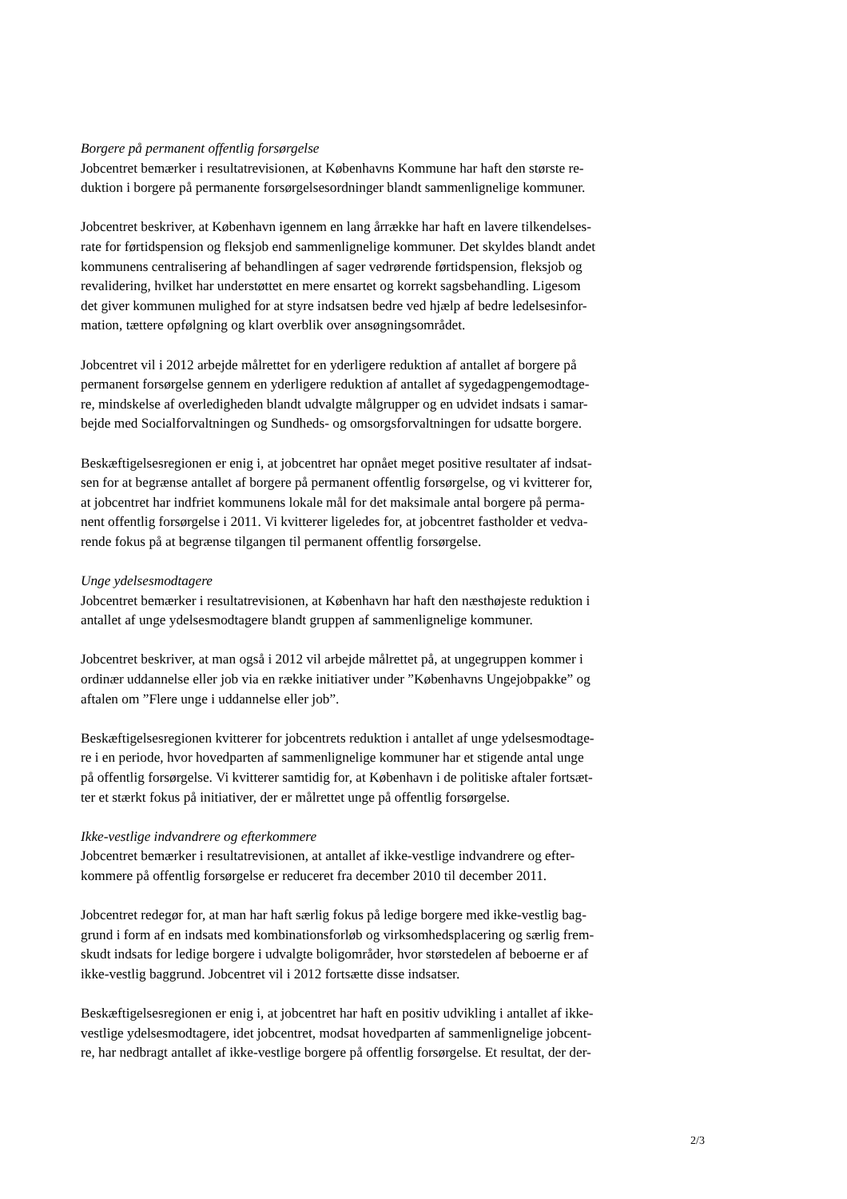Borgere på permanent offentlig forsørgelse
Jobcentret bemærker i resultatrevisionen, at Københavns Kommune har haft den største re-
duktion i borgere på permanente forsørgelsesordninger blandt sammenlignelige kommuner.
Jobcentret beskriver, at København igennem en lang årrække har haft en lavere tilkendelses-
rate for førtidspension og fleksjob end sammenlignelige kommuner. Det skyldes blandt andet
kommunens centralisering af behandlingen af sager vedrørende førtidspension, fleksjob og
revalidering, hvilket har understøttet en mere ensartet og korrekt sagsbehandling. Ligesom
det giver kommunen mulighed for at styre indsatsen bedre ved hjælp af bedre ledelsesinfor-
mation, tættere opfølgning og klart overblik over ansøgningsområdet.
Jobcentret vil i 2012 arbejde målrettet for en yderligere reduktion af antallet af borgere på
permanent forsørgelse gennem en yderligere reduktion af antallet af sygedagpengemodtage-
re, mindskelse af overledigheden blandt udvalgte målgrupper og en udvidet indsats i samar-
bejde med Socialforvaltningen og Sundheds- og omsorgsforvaltningen for udsatte borgere.
Beskæftigelsesregionen er enig i, at jobcentret har opnået meget positive resultater af indsat-
sen for at begrænse antallet af borgere på permanent offentlig forsørgelse, og vi kvitterer for,
at jobcentret har indfriet kommunens lokale mål for det maksimale antal borgere på perma-
nent offentlig forsørgelse i 2011. Vi kvitterer ligeledes for, at jobcentret fastholder et vedva-
rende fokus på at begrænse tilgangen til permanent offentlig forsørgelse.
Unge ydelsesmodtagere
Jobcentret bemærker i resultatrevisionen, at København har haft den næsthøjeste reduktion i
antallet af unge ydelsesmodtagere blandt gruppen af sammenlignelige kommuner.
Jobcentret beskriver, at man også i 2012 vil arbejde målrettet på, at ungegruppen kommer i
ordinær uddannelse eller job via en række initiativer under ”Københavns Ungejobpakke” og
aftalen om ”Flere unge i uddannelse eller job”.
Beskæftigelsesregionen kvitterer for jobcentrets reduktion i antallet af unge ydelsesmodtage-
re i en periode, hvor hovedparten af sammenlignelige kommuner har et stigende antal unge
på offentlig forsørgelse. Vi kvitterer samtidig for, at København i de politiske aftaler fortsæt-
ter et stærkt fokus på initiativer, der er målrettet unge på offentlig forsørgelse.
Ikke-vestlige indvandrere og efterkommere
Jobcentret bemærker i resultatrevisionen, at antallet af ikke-vestlige indvandrere og efter-
kommere på offentlig forsørgelse er reduceret fra december 2010 til december 2011.
Jobcentret redegør for, at man har haft særlig fokus på ledige borgere med ikke-vestlig bag-
grund i form af en indsats med kombinationsforløb og virksomhedsplacering og særlig frem-
skudt indsats for ledige borgere i udvalgte boligområder, hvor størstedelen af beboerne er af
ikke-vestlig baggrund. Jobcentret vil i 2012 fortsætte disse indsatser.
Beskæftigelsesregionen er enig i, at jobcentret har haft en positiv udvikling i antallet af ikke-
vestlige ydelsesmodtagere, idet jobcentret, modsat hovedparten af sammenlignelige jobcent-
re, har nedbragt antallet af ikke-vestlige borgere på offentlig forsørgelse. Et resultat, der der-
2/3